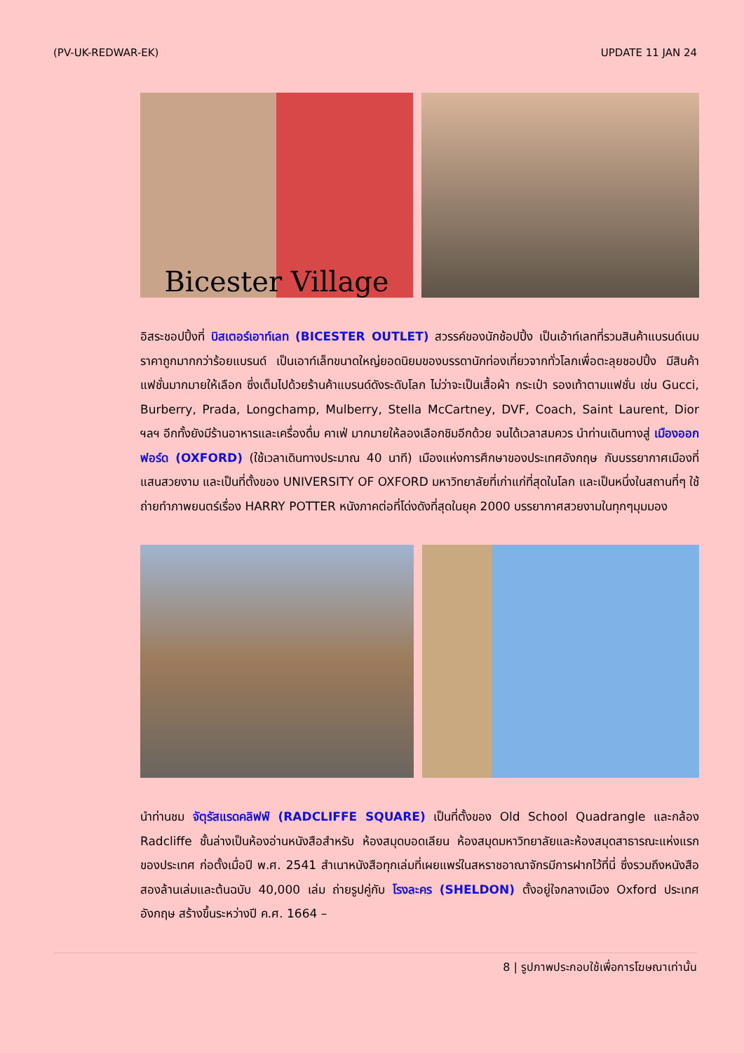(PV-UK-REDWAR-EK) UPDATE 11 JAN 24
Bicester Village
อิสระชอปปิ้งที่ บิสเตอร์เอาท์เลท (BICESTER OUTLET) สวรรค์ของนักช้อปปิ้ง เป็นเอ้าท์เลทที่รวมสินค้าแบรนด์เนม ราคาถูกมากกว่าร้อยแบรนด์ เป็นเอาท์เล็ทขนาดใหญ่ยอดนิยมของบรรดานักท่องเที่ยวจากทั่วโลกเพื่อตะลุยชอปปิ้ง มีสินค้าแฟชั่นมากมายให้เลือก ซึ่งเต็มไปด้วยร้านค้าแบรนด์ดังระดับโลก ไม่ว่าจะเป็นเสื้อผ้า กระเป๋า รองเท้าตามแฟชั่น เช่น Gucci, Burberry, Prada, Longchamp, Mulberry, Stella McCartney, DVF, Coach, Saint Laurent, Dior ฯลฯ อีกทั้งยังมีร้านอาหารและเครื่องดื่ม คาเฟ่ มากมายให้ลองเลือกชิมอีกด้วย จนได้เวลาสมควร นำท่านเดินทางสู่ เมืองออกฟอร์ด (OXFORD) (ใช้เวลาเดินทางประมาณ 40 นาที) เมืองแห่งการศึกษาของประเทศอังกฤษ กับบรรยากาศเมืองที่แสนสวยงาม และเป็นที่ตั้งของ UNIVERSITY OF OXFORD มหาวิทยาลัยที่เก่าแก่ที่สุดในโลก และเป็นหนึ่งในสถานที่ๆ ใช้ถ่ายทำภาพยนตร์เรื่อง HARRY POTTER หนังภาคต่อที่โด่งดังที่สุดในยุค 2000 บรรยากาศสวยงามในทุกๆมุมมอง
นำท่านชม จัตุรัสแรดคลิฟฟ์ (RADCLIFFE SQUARE) เป็นที่ตั้งของ Old School Quadrangle และกล้อง Radcliffe ชั้นล่างเป็นห้องอ่านหนังสือสำหรับ ห้องสมุดบอดเลียน ห้องสมุดมหาวิทยาลัยและห้องสมุดสาธารณะแห่งแรกของประเทศ ก่อตั้งเมื่อปี พ.ศ. 2541 สำเนาหนังสือทุกเล่มที่เผยแพร่ในสหราชอาณาจักรมีการฝากไว้ที่นี่ ซึ่งรวมถึงหนังสือสองล้านเล่มและต้นฉบับ 40,000 เล่ม ถ่ายรูปคู่กับ โรงละคร (SHELDON) ตั้งอยู่ใจกลางเมือง Oxford ประเทศอังกฤษ สร้างขึ้นระหว่างปี ค.ศ. 1664 –
8 | รูปภาพประกอบใช้เพื่อการโฆษณาเท่านั้น